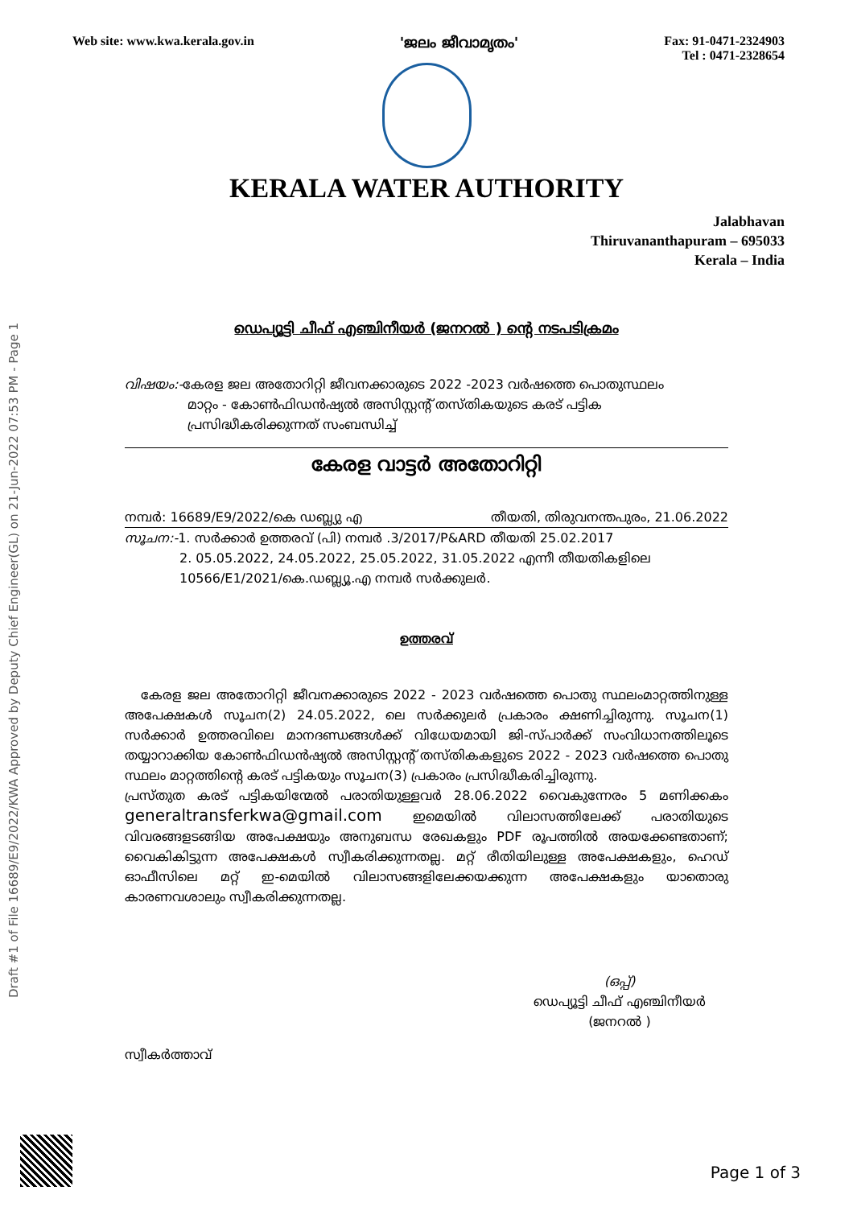Draft #1 of File 16689/E9/2022/KWA Approved by Deputy Chief Engineer(GL) on 21-Jun-2022 07:53 PM - Page 1
Web site: www.kwa.kerala.gov.in 'ജലം ജീവാമൃതം' Fax: 91-0471-2324903
Tel : 0471-2328654
KERALA WATER AUTHORITY
Jalabhavan
Thiruvananthapuram – 695033
Kerala – India
ഡെപ്യൂട്ടി ചീഫ് എഞ്ചിനീയർ (ജനറൽ ) ന്റെ നടപടിക്രമം
വിഷയം:-കേരള ജല അതോറിറ്റി ജീവനക്കാരുടെ 2022 -2023 വർഷത്തെ പൊതുസ്ഥലം
മാറ്റം - കോൺഫിഡൻഷ്യൽ അസിസ്റ്റന്റ് തസ്തികയുടെ കരട് പട്ടിക
പ്രസിദ്ധീകരിക്കുന്നത് സംബന്ധിച്ച്
കേരള വാട്ടർ അതോറിറ്റി
നമ്പർ: 16689/E9/2022/കെ ഡബ്ല്യു എ തീയതി, തിരുവനന്തപുരം, 21.06.2022
സൂചന:-1. സർക്കാർ ഉത്തരവ് (പി) നമ്പർ .3/2017/P&ARD തീയതി 25.02.2017
2. 05.05.2022, 24.05.2022, 25.05.2022, 31.05.2022 എന്നീ തീയതികളിലെ
10566/E1/2021/കെ.ഡബ്ല്യൂ.എ നമ്പർ സർക്കുലർ.
ഉത്തരവ്
കേരള ജല അതോറിറ്റി ജീവനക്കാരുടെ 2022 - 2023 വർഷത്തെ പൊതു സ്ഥലംമാറ്റത്തിനുള്ള അപേക്ഷകൾ സൂചന(2) 24.05.2022, ലെ സർക്കുലർ പ്രകാരം ക്ഷണിച്ചിരുന്നു. സൂചന(1) സർക്കാർ ഉത്തരവിലെ മാനദണ്ഡങ്ങൾക്ക് വിധേയമായി ജി-സ്പാർക്ക് സംവിധാനത്തിലൂടെ തയ്യാറാക്കിയ കോൺഫിഡൻഷ്യൽ അസിസ്റ്റന്റ് തസ്തികകളുടെ 2022 - 2023 വർഷത്തെ പൊതു സ്ഥലം മാറ്റത്തിന്റെ കരട് പട്ടികയും സൂചന(3) പ്രകാരം പ്രസിദ്ധീകരിച്ചിരുന്നു.
പ്രസ്തുത കരട് പട്ടികയിന്മേൽ പരാതിയുള്ളവർ 28.06.2022 വൈകുന്നേരം 5 മണിക്കകം generaltransferkwa@gmail.com ഇമെയിൽ വിലാസത്തിലേക്ക് പരാതിയുടെ വിവരങ്ങളടങ്ങിയ അപേക്ഷയും അനുബന്ധ രേഖകളും PDF രൂപത്തിൽ അയക്കേണ്ടതാണ്; വൈകികിട്ടുന്ന അപേക്ഷകൾ സ്വീകരിക്കുന്നതല്ല. മറ്റ് രീതിയിലുള്ള അപേക്ഷകളും, ഹെഡ് ഓഫീസിലെ മറ്റ് ഇ-മെയിൽ വിലാസങ്ങളിലേക്കയക്കുന്ന അപേക്ഷകളും യാതൊരു കാരണവശാലും സ്വീകരിക്കുന്നതല്ല.
(ഒപ്പ്)
ഡെപ്യൂട്ടി ചീഫ് എഞ്ചിനീയർ
(ജനറൽ )
സ്വീകർത്താവ്
Page 1 of 3